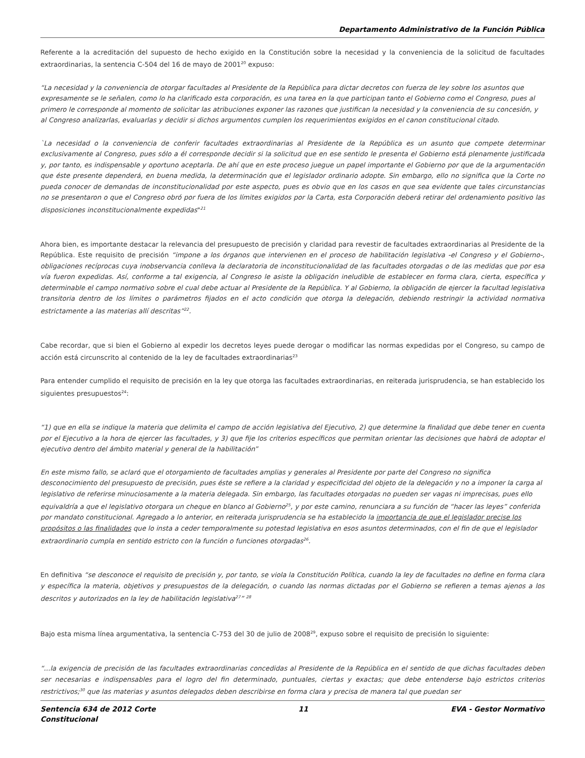Departamento Administrativo de la Función Pública
Referente a la acreditación del supuesto de hecho exigido en la Constitución sobre la necesidad y la conveniencia de la solicitud de facultades extraordinarias, la sentencia C-504 del 16 de mayo de 2001<sup>20</sup> expuso:
“La necesidad y la conveniencia de otorgar facultades al Presidente de la República para dictar decretos con fuerza de ley sobre los asuntos que expresamente se le señalen, como lo ha clarificado esta corporación, es una tarea en la que participan tanto el Gobierno como el Congreso, pues al primero le corresponde al momento de solicitar las atribuciones exponer las razones que justifican la necesidad y la conveniencia de su concesión, y al Congreso analizarlas, evaluarlas y decidir si dichos argumentos cumplen los requerimientos exigidos en el canon constitucional citado.
`La necesidad o la conveniencia de conferir facultades extraordinarias al Presidente de la República es un asunto que compete determinar exclusivamente al Congreso, pues sólo a él corresponde decidir si la solicitud que en ese sentido le presenta el Gobierno está plenamente justificada y, por tanto, es indispensable y oportuno aceptarla. De ahí que en este proceso juegue un papel importante el Gobierno por que de la argumentación que éste presente dependerá, en buena medida, la determinación que el legislador ordinario adopte. Sin embargo, ello no significa que la Corte no pueda conocer de demandas de inconstitucionalidad por este aspecto, pues es obvio que en los casos en que sea evidente que tales circunstancias no se presentaron o que el Congreso obró por fuera de los límites exigidos por la Carta, esta Corporación deberá retirar del ordenamiento positivo las disposiciones inconstitucionalmente expedidas"<sup>21</sup>
Ahora bien, es importante destacar la relevancia del presupuesto de precisión y claridad para revestir de facultades extraordinarias al Presidente de la República. Este requisito de precisión “impone a los órganos que intervienen en el proceso de habilitación legislativa -el Congreso y el Gobierno-, obligaciones recíprocas cuya inobservancia conlleva la declaratoria de inconstitucionalidad de las facultades otorgadas o de las medidas que por esa vía fueron expedidas. Así, conforme a tal exigencia, al Congreso le asiste la obligación ineludible de establecer en forma clara, cierta, específica y determinable el campo normativo sobre el cual debe actuar al Presidente de la República. Y al Gobierno, la obligación de ejercer la facultad legislativa transitoria dentro de los límites o parámetros fijados en el acto condición que otorga la delegación, debiendo restringir la actividad normativa estrictamente a las materias allí descritas”<sup>22</sup>.
Cabe recordar, que si bien el Gobierno al expedir los decretos leyes puede derogar o modificar las normas expedidas por el Congreso, su campo de acción está circunscrito al contenido de la ley de facultades extraordinarias<sup>23</sup>
Para entender cumplido el requisito de precisión en la ley que otorga las facultades extraordinarias, en reiterada jurisprudencia, se han establecido los siguientes presupuestos<sup>24</sup>:
“1) que en ella se indique la materia que delimita el campo de acción legislativa del Ejecutivo, 2) que determine la finalidad que debe tener en cuenta por el Ejecutivo a la hora de ejercer las facultades, y 3) que fije los criterios específicos que permitan orientar las decisiones que habrá de adoptar el ejecutivo dentro del ámbito material y general de la habilitación”
En este mismo fallo, se aclaró que el otorgamiento de facultades amplias y generales al Presidente por parte del Congreso no significa desconocimiento del presupuesto de precisión, pues éste se refiere a la claridad y especificidad del objeto de la delegación y no a imponer la carga al legislativo de referirse minuciosamente a la materia delegada. Sin embargo, las facultades otorgadas no pueden ser vagas ni imprecisas, pues ello equivaldría a que el legislativo otorgara un cheque en blanco al Gobierno<sup>25</sup>, y por este camino, renunciara a su función de “hacer las leyes” conferida por mandato constitucional. Agregado a lo anterior, en reiterada jurisprudencia se ha establecido la importancia de que el legislador precise los propósitos o las finalidades que lo insta a ceder temporalmente su potestad legislativa en esos asuntos determinados, con el fin de que el legislador extraordinario cumpla en sentido estricto con la función o funciones otorgadas<sup>26</sup>.
En definitiva “se desconoce el requisito de precisión y, por tanto, se viola la Constitución Política, cuando la ley de facultades no define en forma clara y específica la materia, objetivos y presupuestos de la delegación, o cuando las normas dictadas por el Gobierno se refieren a temas ajenos a los descritos y autorizados en la ley de habilitación legislativa<sup>27</sup>” <sup>28</sup>
Bajo esta misma línea argumentativa, la sentencia C-753 del 30 de julio de 2008<sup>29</sup>, expuso sobre el requisito de precisión lo siguiente:
“...la exigencia de precisión de las facultades extraordinarias concedidas al Presidente de la República en el sentido de que dichas facultades deben ser necesarias e indispensables para el logro del fin determinado, puntuales, ciertas y exactas; que debe entenderse bajo estrictos criterios restrictivos;<sup>30</sup> que las materias y asuntos delegados deben describirse en forma clara y precisa de manera tal que puedan ser
Sentencia 634 de 2012 Corte
Constitucional 11 EVA - Gestor Normativo